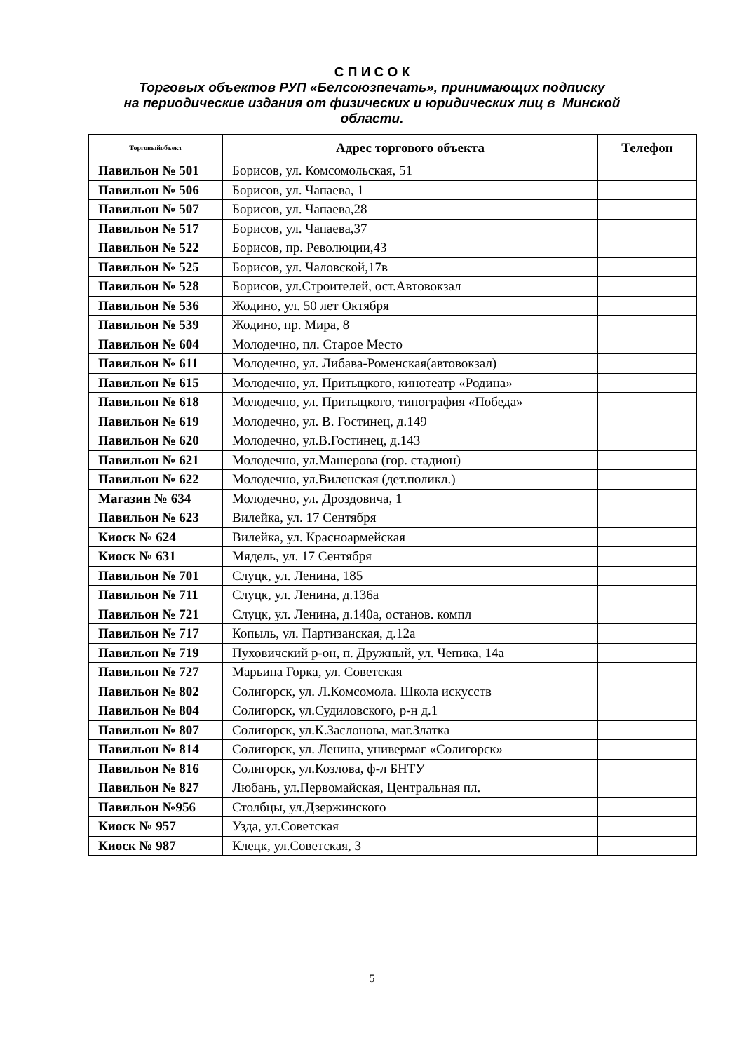С П И С О К
Торговых объектов РУП «Белсоюзпечать», принимающих подписку
на периодические издания от физических и юридических лиц в Минской
области.
| Торговыйобъект | Адрес торгового объекта | Телефон |
| --- | --- | --- |
| Павильон № 501 | Борисов, ул. Комсомольская, 51 | |
| Павильон № 506 | Борисов, ул. Чапаева, 1 | |
| Павильон № 507 | Борисов, ул. Чапаева,28 | |
| Павильон № 517 | Борисов, ул. Чапаева,37 | |
| Павильон № 522 | Борисов, пр. Революции,43 | |
| Павильон № 525 | Борисов, ул. Чаловской,17в | |
| Павильон № 528 | Борисов, ул.Строителей, ост.Автовокзал | |
| Павильон № 536 | Жодино, ул. 50 лет Октября | |
| Павильон № 539 | Жодино, пр. Мира, 8 | |
| Павильон № 604 | Молодечно, пл. Старое Место | |
| Павильон № 611 | Молодечно, ул. Либава-Роменская(автовокзал) | |
| Павильон № 615 | Молодечно, ул. Притыцкого, кинотеатр «Родина» | |
| Павильон № 618 | Молодечно, ул. Притыцкого, типография «Победа» | |
| Павильон № 619 | Молодечно, ул. В. Гостинец, д.149 | |
| Павильон № 620 | Молодечно, ул.В.Гостинец, д.143 | |
| Павильон № 621 | Молодечно, ул.Машерова (гор. стадион) | |
| Павильон № 622 | Молодечно, ул.Виленская (дет.поликл.) | |
| Магазин № 634 | Молодечно, ул. Дроздовича, 1 | |
| Павильон № 623 | Вилейка, ул. 17 Сентября | |
| Киоск № 624 | Вилейка, ул. Красноармейская | |
| Киоск № 631 | Мядель, ул. 17 Сентября | |
| Павильон № 701 | Слуцк, ул. Ленина, 185 | |
| Павильон № 711 | Слуцк, ул. Ленина, д.136а | |
| Павильон № 721 | Слуцк, ул. Ленина, д.140а, останов. компл | |
| Павильон № 717 | Копыль, ул. Партизанская, д.12а | |
| Павильон № 719 | Пуховичский р-он, п. Дружный, ул. Чепика, 14а | |
| Павильон № 727 | Марьина Горка, ул. Советская | |
| Павильон № 802 | Солигорск, ул. Л.Комсомола. Школа искусств | |
| Павильон № 804 | Солигорск, ул.Судиловского, р-н д.1 | |
| Павильон № 807 | Солигорск, ул.К.Заслонова, маг.Златка | |
| Павильон № 814 | Солигорск, ул. Ленина, универмаг «Солигорск» | |
| Павильон № 816 | Солигорск, ул.Козлова, ф-л БНТУ | |
| Павильон № 827 | Любань, ул.Первомайская, Центральная пл. | |
| Павильон №956 | Столбцы, ул.Дзержинского | |
| Киоск № 957 | Узда, ул.Советская | |
| Киоск № 987 | Клецк, ул.Советская, 3 | |
5